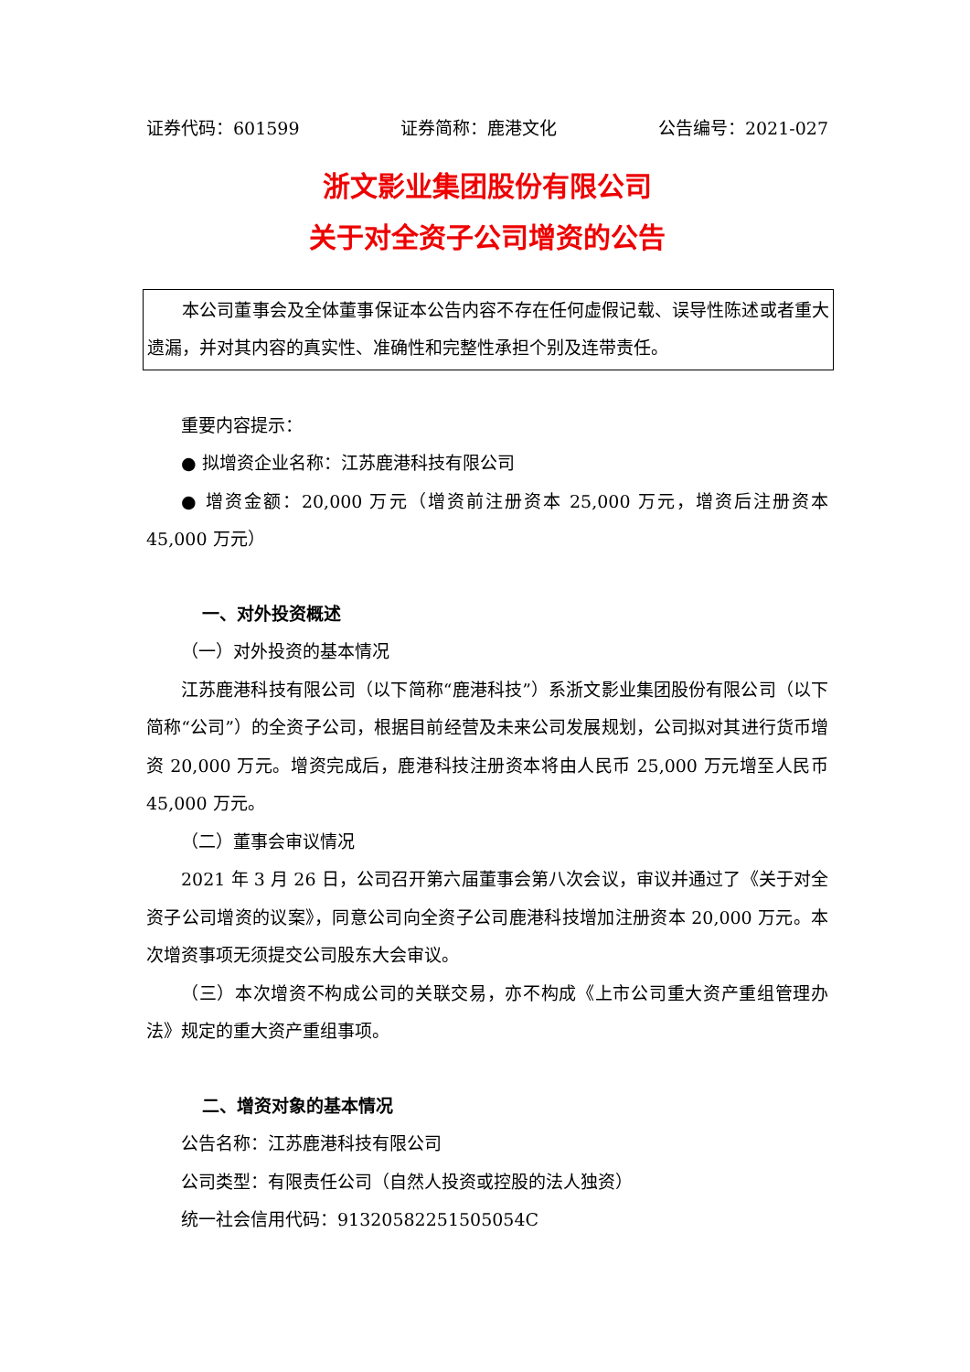证券代码：601599 证券简称：鹿港文化 公告编号：2021-027
浙文影业集团股份有限公司
关于对全资子公司增资的公告
本公司董事会及全体董事保证本公告内容不存在任何虚假记载、误导性陈述或者重大遗漏，并对其内容的真实性、准确性和完整性承担个别及连带责任。
重要内容提示：
● 拟增资企业名称：江苏鹿港科技有限公司
● 增资金额：20,000 万元（增资前注册资本 25,000 万元，增资后注册资本 45,000 万元）
一、对外投资概述
（一）对外投资的基本情况
江苏鹿港科技有限公司（以下简称“鹿港科技”）系浙文影业集团股份有限公司（以下简称“公司”）的全资子公司，根据目前经营及未来公司发展规划，公司拟对其进行货币增资 20,000 万元。增资完成后，鹿港科技注册资本将由人民币 25,000 万元增至人民币 45,000 万元。
（二）董事会审议情况
2021 年 3 月 26 日，公司召开第六届董事会第八次会议，审议并通过了《关于对全资子公司增资的议案》，同意公司向全资子公司鹿港科技增加注册资本 20,000 万元。本次增资事项无须提交公司股东大会审议。
（三）本次增资不构成公司的关联交易，亦不构成《上市公司重大资产重组管理办法》规定的重大资产重组事项。
二、增资对象的基本情况
公告名称：江苏鹿港科技有限公司
公司类型：有限责任公司（自然人投资或控股的法人独资）
统一社会信用代码：91320582251505054C